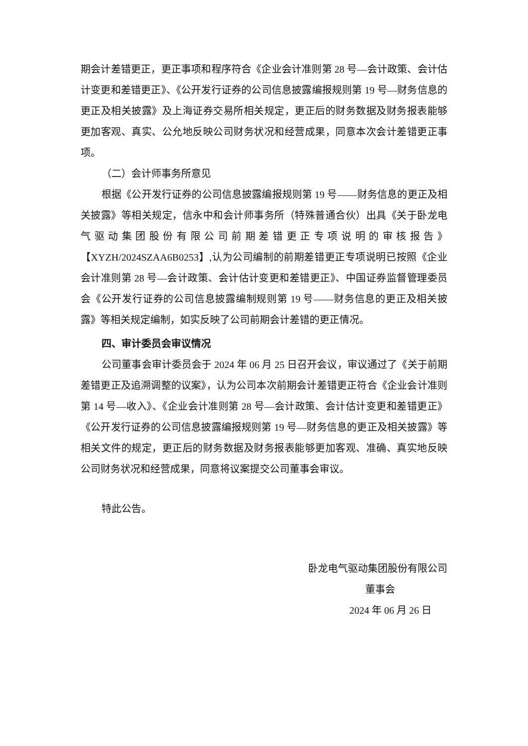期会计差错更正，更正事项和程序符合《企业会计准则第 28 号—会计政策、会计估计变更和差错更正》、《公开发行证券的公司信息披露编报规则第 19 号—财务信息的更正及相关披露》及上海证券交易所相关规定，更正后的财务数据及财务报表能够更加客观、真实、公允地反映公司财务状况和经营成果，同意本次会计差错更正事项。
（二）会计师事务所意见
根据《公开发行证券的公司信息披露编报规则第 19 号——财务信息的更正及相关披露》等相关规定，信永中和会计师事务所（特殊普通合伙）出具《关于卧龙电气驱动集团股份有限公司前期差错更正专项说明的审核报告》【XYZH/2024SZAA6B0253】,认为公司编制的前期差错更正专项说明已按照《企业会计准则第 28 号—会计政策、会计估计变更和差错更正》、中国证券监督管理委员会《公开发行证券的公司信息披露编制规则第 19 号——财务信息的更正及相关披露》等相关规定编制，如实反映了公司前期会计差错的更正情况。
四、审计委员会审议情况
公司董事会审计委员会于 2024 年 06 月 25 日召开会议，审议通过了《关于前期差错更正及追溯调整的议案》，认为公司本次前期会计差错更正符合《企业会计准则第 14 号—收入》、《企业会计准则第 28 号—会计政策、会计估计变更和差错更正》《公开发行证券的公司信息披露编报规则第 19 号—财务信息的更正及相关披露》等相关文件的规定，更正后的财务数据及财务报表能够更加客观、准确、真实地反映公司财务状况和经营成果，同意将议案提交公司董事会审议。
特此公告。
卧龙电气驱动集团股份有限公司
董事会
2024 年 06 月 26 日